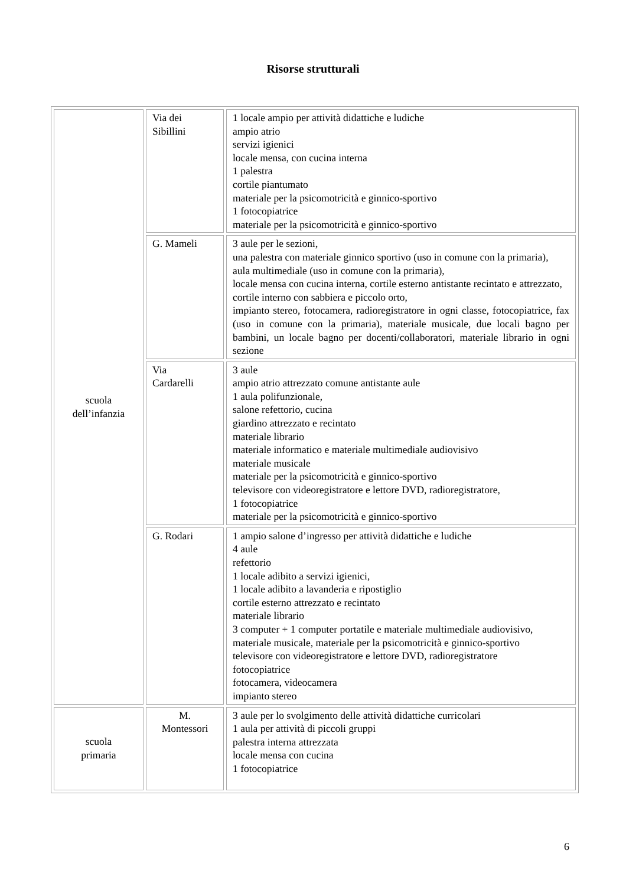Risorse strutturali
| scuola dell’infanzia | Via dei Sibillini | 1 locale ampio per attività didattiche e ludiche ampio atrio servizi igienici locale mensa, con cucina interna 1 palestra cortile piantumato materiale per la psicomotricità e ginnico-sportivo 1 fotocopiatrice materiale per la psicomotricità e ginnico-sportivo |
| | G. Mameli | 3 aule per le sezioni, una palestra con materiale ginnico sportivo (uso in comune con la primaria), aula multimediale (uso in comune con la primaria), locale mensa con cucina interna, cortile esterno antistante recintato e attrezzato, cortile interno con sabbiera e piccolo orto, impianto stereo, fotocamera, radioregistratore in ogni classe, fotocopiatrice, fax (uso in comune con la primaria), materiale musicale, due locali bagno per bambini, un locale bagno per docenti/collaboratori, materiale librario in ogni sezione |
| | Via Cardarelli | 3 aule ampio atrio attrezzato comune antistante aule 1 aula polifunzionale, salone refettorio, cucina giardino attrezzato e recintato materiale librario materiale informatico e materiale multimediale audiovisivo materiale musicale materiale per la psicomotricità e ginnico-sportivo televisore con videoregistratore e lettore DVD, radioregistratore, 1 fotocopiatrice materiale per la psicomotricità e ginnico-sportivo |
| | G. Rodari | 1 ampio salone d’ingresso per attività didattiche e ludiche 4 aule refettorio 1 locale adibito a servizi igienici, 1 locale adibito a lavanderia e ripostiglio cortile esterno attrezzato e recintato materiale librario 3 computer + 1 computer portatile e materiale multimediale audiovisivo, materiale musicale, materiale per la psicomotricità e ginnico-sportivo televisore con videoregistratore e lettore DVD, radioregistratore fotocopiatrice fotocamera, videocamera impianto stereo |
| scuola primaria | M. Montessori | 3 aule per lo svolgimento delle attività didattiche curricolari 1 aula per attività di piccoli gruppi palestra interna attrezzata locale mensa con cucina 1 fotocopiatrice |
6